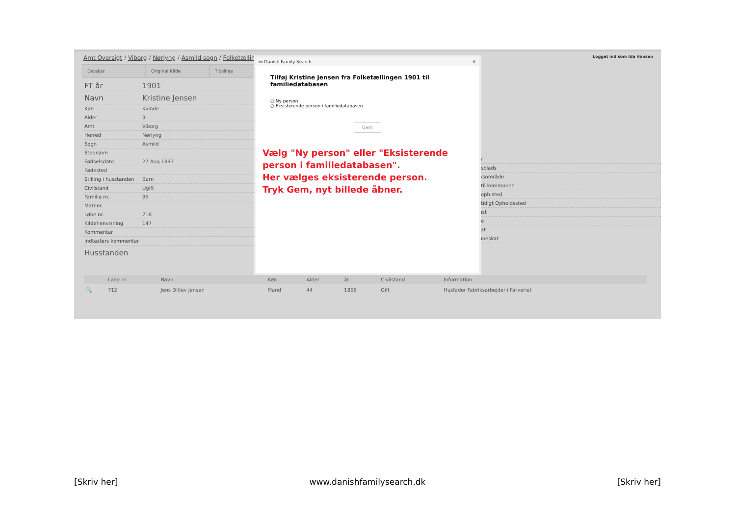Amt Oversigt / Viborg / Nørlyng / Asmild sogn / Folketællin
Logget ind som Ida Hansen
Detaljer Original Kilde Tidslinje
FT år 1901
Navn Kristine Jensen
Køn Kvinde
Alder 3
Amt Viborg
Herred Nørlyng
Sogn Asmild
Stednavn
Fødselsdato 27 Aug 1897
Fødested
Stilling i husstanden Barn
Civilstand Ugift
Familie nr. 95
Matr.nr.
Løbe nr. 718
Kildehenvisning 147
Kommentar
Indtasters kommentar
Husstanden
▭ Danish Family Search ✕
Tilføj Kristine Jensen fra Folketællingen 1901 til familiedatabasen
○ Ny person
○ Eksisterende person i familiedatabasen
Gem
Vælg "Ny person" eller "Eksisterende person i familiedatabasen".
Her vælges eksisterende person.
Tryk Gem, nyt billede åbner.
/
splads
/sområde
til kommunen
oph.sted
tidigt Opholdssted
ıst
e
at
ıneskat
| | Løbe nr. | Navn | Køn | Alder | år | Civilstand | Information |
| --- | --- | --- | --- | --- | --- | --- | --- |
| 🔍 | 712 | Jens Ditlev Jensen | Mand | 44 | 1856 | Gift | Husfader Fabriksarbejder i Farveriet |
[Skriv her] www.danishfamilysearch.dk [Skriv her]